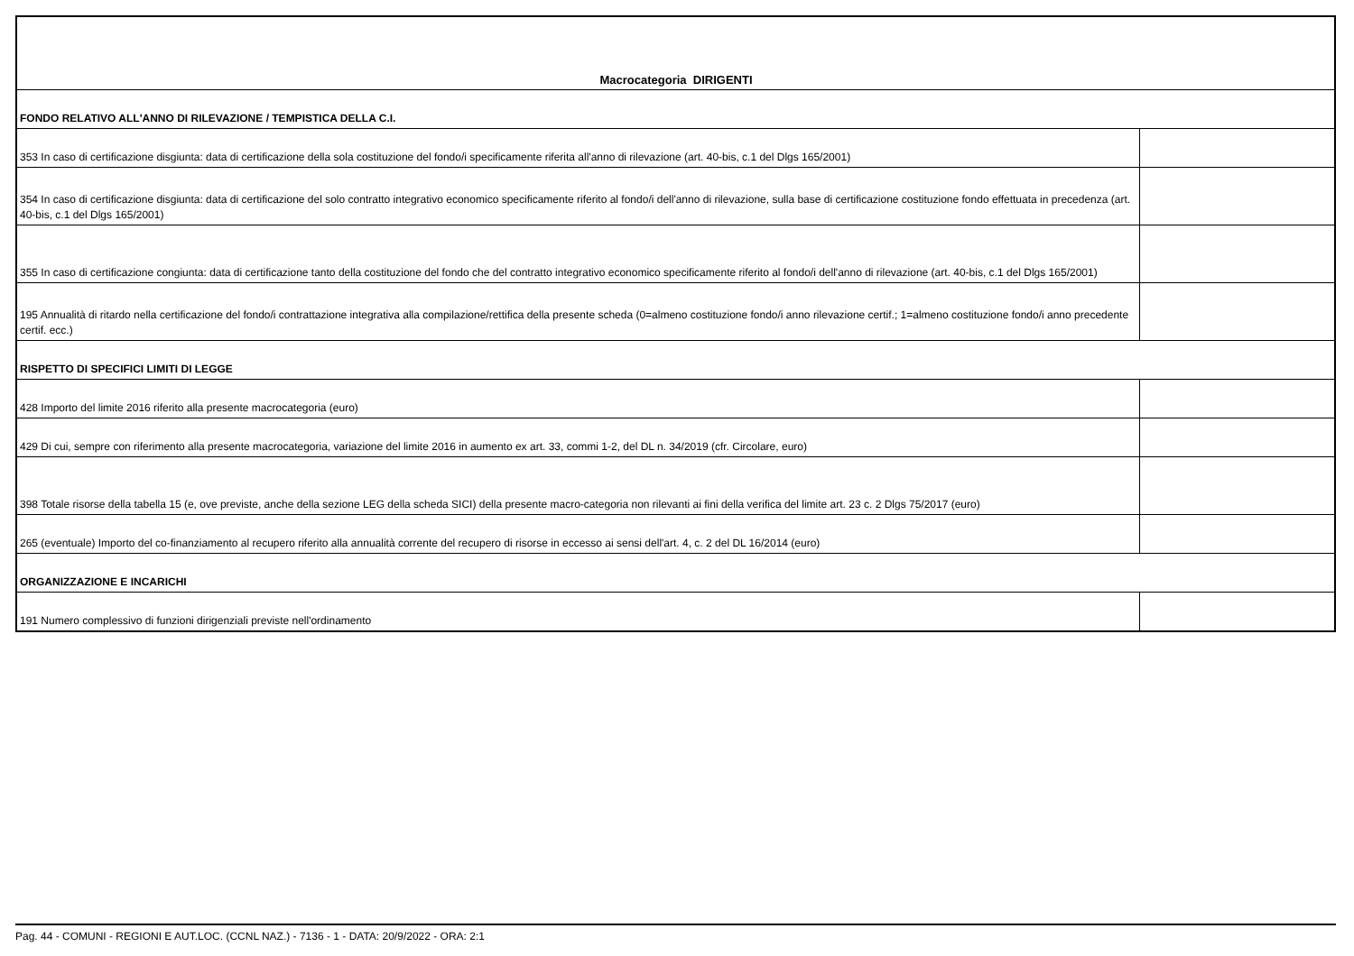| Macrocategoria DIRIGENTI | |
| FONDO RELATIVO ALL'ANNO DI RILEVAZIONE / TEMPISTICA DELLA C.I. | |
| 353 In caso di certificazione disgiunta: data di certificazione della sola costituzione del fondo/i specificamente riferita all'anno di rilevazione (art. 40-bis, c.1 del Dlgs 165/2001) | |
| 354 In caso di certificazione disgiunta: data di certificazione del solo contratto integrativo economico specificamente riferito al fondo/i dell'anno di rilevazione, sulla base di certificazione costituzione fondo effettuata in precedenza (art. 40-bis, c.1 del Dlgs 165/2001) | |
| 355 In caso di certificazione congiunta: data di certificazione tanto della costituzione del fondo che del contratto integrativo economico specificamente riferito al fondo/i dell'anno di rilevazione (art. 40-bis, c.1 del Dlgs 165/2001) | |
| 195 Annualità di ritardo nella certificazione del fondo/i contrattazione integrativa alla compilazione/rettifica della presente scheda (0=almeno costituzione fondo/i anno rilevazione certif.; 1=almeno costituzione fondo/i anno precedente certif. ecc.) | |
| RISPETTO DI SPECIFICI LIMITI DI LEGGE | |
| 428 Importo del limite 2016 riferito alla presente macrocategoria (euro) | |
| 429 Di cui, sempre con riferimento alla presente macrocategoria, variazione del limite 2016 in aumento ex art. 33, commi 1-2, del DL n. 34/2019 (cfr. Circolare, euro) | |
| 398 Totale risorse della tabella 15 (e, ove previste, anche della sezione LEG della scheda SICI) della presente macro-categoria non rilevanti ai fini della verifica del limite art. 23 c. 2 Dlgs 75/2017 (euro) | |
| 265 (eventuale) Importo del co-finanziamento al recupero riferito alla annualità corrente del recupero di risorse in eccesso ai sensi dell'art. 4, c. 2 del DL 16/2014 (euro) | |
| ORGANIZZAZIONE E INCARICHI | |
| 191 Numero complessivo di funzioni dirigenziali previste nell'ordinamento | |
Pag. 44 - COMUNI - REGIONI E AUT.LOC. (CCNL NAZ.) - 7136 - 1 - DATA: 20/9/2022 - ORA: 2:1